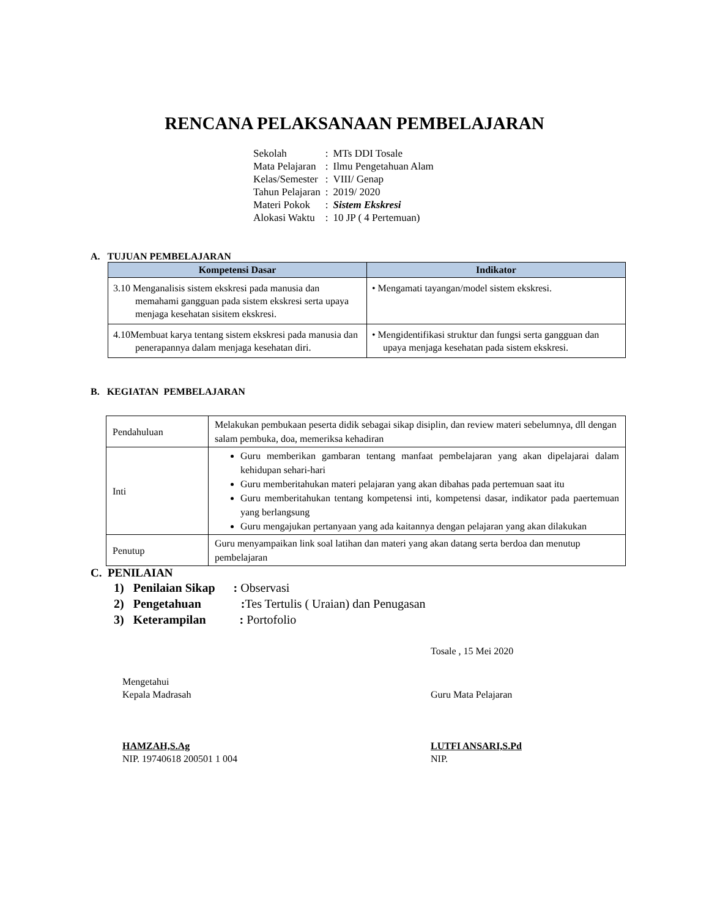RENCANA PELAKSANAAN PEMBELAJARAN
| Sekolah | : | MTs DDI Tosale |
| Mata Pelajaran | : | Ilmu Pengetahuan Alam |
| Kelas/Semester | : | VIII/ Genap |
| Tahun Pelajaran | : | 2019/ 2020 |
| Materi Pokok | : | Sistem Ekskresi |
| Alokasi Waktu | : | 10 JP ( 4 Pertemuan) |
A. TUJUAN PEMBELAJARAN
| Kompetensi Dasar | Indikator |
| --- | --- |
| 3.10 Menganalisis sistem ekskresi pada manusia dan memahami gangguan pada sistem ekskresi serta upaya menjaga kesehatan sisitem ekskresi. | • Mengamati tayangan/model sistem ekskresi. |
| 4.10Membuat karya tentang sistem ekskresi pada manusia dan penerapannya dalam menjaga kesehatan diri. | • Mengidentifikasi struktur dan fungsi serta gangguan dan upaya menjaga kesehatan pada sistem ekskresi. |
B. KEGIATAN PEMBELAJARAN
| Pendahuluan | Melakukan pembukaan peserta didik sebagai sikap disiplin, dan review materi sebelumnya, dll dengan salam pembuka, doa, memeriksa kehadiran |
| Inti | Guru memberikan gambaran tentang manfaat pembelajaran yang akan dipelajarai dalam kehidupan sehari-hari Guru memberitahukan materi pelajaran yang akan dibahas pada pertemuan saat itu Guru memberitahukan tentang kompetensi inti, kompetensi dasar, indikator pada paertemuan yang berlangsung Guru mengajukan pertanyaan yang ada kaitannya dengan pelajaran yang akan dilakukan |
| Penutup | Guru menyampaikan link soal latihan dan materi yang akan datang serta berdoa dan menutup pembelajaran |
C. PENILAIAN
1) Penilaian Sikap : Observasi
2) Pengetahuan : Tes Tertulis ( Uraian) dan Penugasan
3) Keterampilan : Portofolio
Tosale , 15 Mei 2020
Mengetahui
Kepala Madrasah
HAMZAH,S.Ag
NIP. 19740618 200501 1 004
Guru Mata Pelajaran
LUTFI ANSARI,S.Pd
NIP.